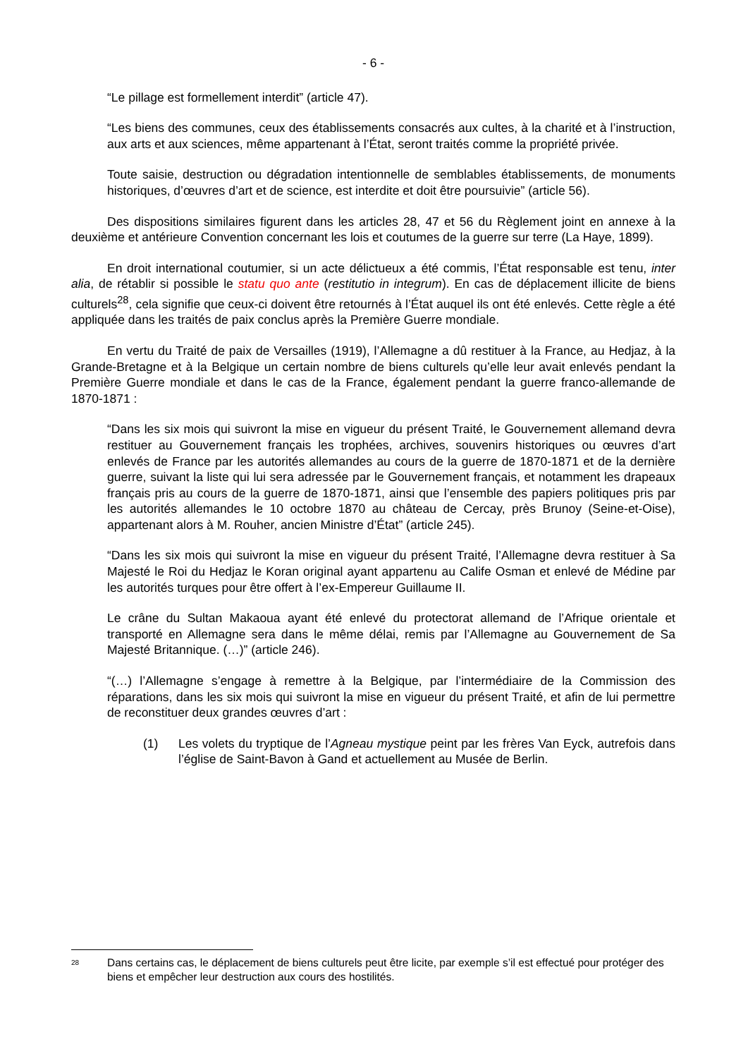- 6 -
“Le pillage est formellement interdit” (article 47).
“Les biens des communes, ceux des établissements consacrés aux cultes, à la charité et à l’instruction, aux arts et aux sciences, même appartenant à l’État, seront traités comme la propriété privée.
Toute saisie, destruction ou dégradation intentionnelle de semblables établissements, de monuments historiques, d’œuvres d’art et de science, est interdite et doit être poursuivie” (article 56).
Des dispositions similaires figurent dans les articles 28, 47 et 56 du Règlement joint en annexe à la deuxième et antérieure Convention concernant les lois et coutumes de la guerre sur terre (La Haye, 1899).
En droit international coutumier, si un acte délictueux a été commis, l’État responsable est tenu, inter alia, de rétablir si possible le statu quo ante (restitutio in integrum). En cas de déplacement illicite de biens culturels<sup>28</sup>, cela signifie que ceux-ci doivent être retournés à l’État auquel ils ont été enlevés. Cette règle a été appliquée dans les traités de paix conclus après la Première Guerre mondiale.
En vertu du Traité de paix de Versailles (1919), l’Allemagne a dû restituer à la France, au Hedjaz, à la Grande-Bretagne et à la Belgique un certain nombre de biens culturels qu’elle leur avait enlevés pendant la Première Guerre mondiale et dans le cas de la France, également pendant la guerre franco-allemande de 1870-1871 :
“Dans les six mois qui suivront la mise en vigueur du présent Traité, le Gouvernement allemand devra restituer au Gouvernement français les trophées, archives, souvenirs historiques ou œuvres d’art enlevés de France par les autorités allemandes au cours de la guerre de 1870-1871 et de la dernière guerre, suivant la liste qui lui sera adressée par le Gouvernement français, et notamment les drapeaux français pris au cours de la guerre de 1870-1871, ainsi que l’ensemble des papiers politiques pris par les autorités allemandes le 10 octobre 1870 au château de Cercay, près Brunoy (Seine-et-Oise), appartenant alors à M. Rouher, ancien Ministre d’État” (article 245).
“Dans les six mois qui suivront la mise en vigueur du présent Traité, l’Allemagne devra restituer à Sa Majesté le Roi du Hedjaz le Koran original ayant appartenu au Calife Osman et enlevé de Médine par les autorités turques pour être offert à l’ex-Empereur Guillaume II.
Le crâne du Sultan Makaoua ayant été enlevé du protectorat allemand de l’Afrique orientale et transporté en Allemagne sera dans le même délai, remis par l’Allemagne au Gouvernement de Sa Majesté Britannique. (…)” (article 246).
“(…) l’Allemagne s’engage à remettre à la Belgique, par l’intermédiaire de la Commission des réparations, dans les six mois qui suivront la mise en vigueur du présent Traité, et afin de lui permettre de reconstituer deux grandes œuvres d’art :
(1) Les volets du tryptique de l’Agneau mystique peint par les frères Van Eyck, autrefois dans l’église de Saint-Bavon à Gand et actuellement au Musée de Berlin.
<sup>28</sup>
Dans certains cas, le déplacement de biens culturels peut être licite, par exemple s’il est effectué pour protéger des biens et empêcher leur destruction aux cours des hostilités.